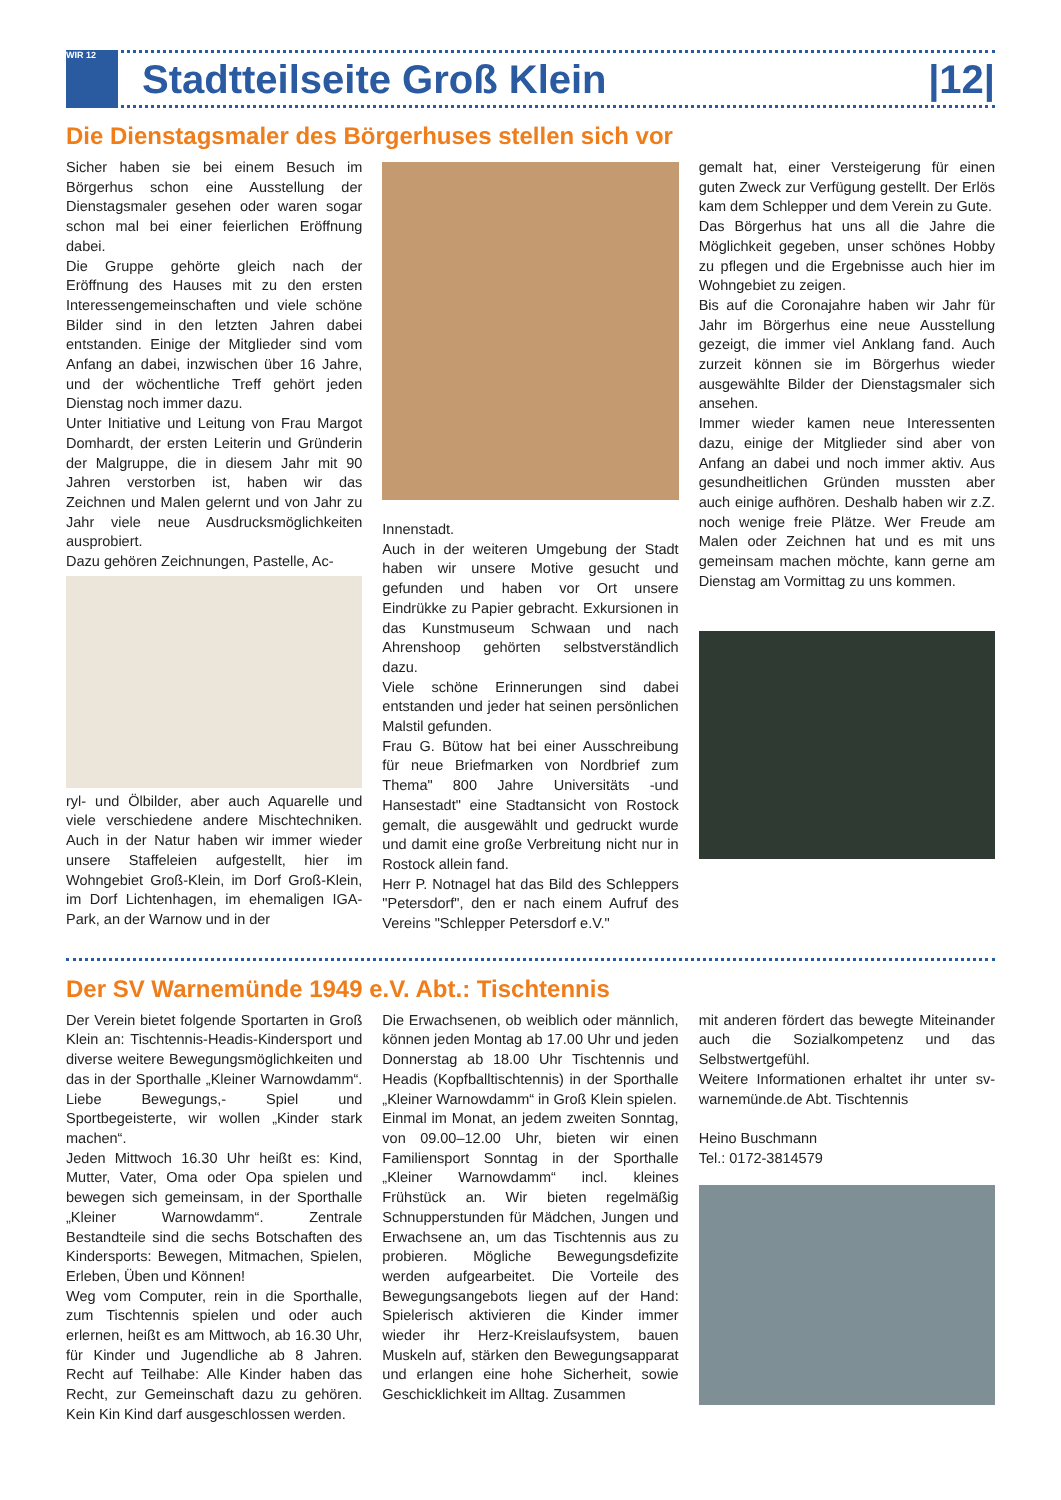WIR 12
Stadtteilseite Groß Klein |12|
Die Dienstagsmaler des Börgerhuses stellen sich vor
Sicher haben sie bei einem Besuch im Börgerhus schon eine Ausstellung der Dienstagsmaler gesehen oder waren sogar schon mal bei einer feierlichen Eröffnung dabei.
Die Gruppe gehörte gleich nach der Eröffnung des Hauses mit zu den ersten Interessengemeinschaften und viele schöne Bilder sind in den letzten Jahren dabei entstanden. Einige der Mitglieder sind vom Anfang an dabei, inzwischen über 16 Jahre, und der wöchentliche Treff gehört jeden Dienstag noch immer dazu.
Unter Initiative und Leitung von Frau Margot Domhardt, der ersten Leiterin und Gründerin der Malgruppe, die in diesem Jahr mit 90 Jahren verstorben ist, haben wir das Zeichnen und Malen gelernt und von Jahr zu Jahr viele neue Ausdrucksmöglichkeiten ausprobiert.
Dazu gehören Zeichnungen, Pastelle, Ac-
ryl- und Ölbilder, aber auch Aquarelle und viele verschiedene andere Mischtechniken. Auch in der Natur haben wir immer wieder unsere Staffeleien aufgestellt, hier im Wohngebiet Groß-Klein, im Dorf Groß-Klein, im Dorf Lichtenhagen, im ehemaligen IGA-Park, an der Warnow und in der
Innenstadt.
Auch in der weiteren Umgebung der Stadt haben wir unsere Motive gesucht und gefunden und haben vor Ort unsere Eindrükke zu Papier gebracht. Exkursionen in das Kunstmuseum Schwaan und nach Ahrenshoop gehörten selbstverständlich dazu.
Viele schöne Erinnerungen sind dabei entstanden und jeder hat seinen persönlichen Malstil gefunden.
Frau G. Bütow hat bei einer Ausschreibung für neue Briefmarken von Nordbrief zum Thema" 800 Jahre Universitäts -und Hansestadt" eine Stadtansicht von Rostock gemalt, die ausgewählt und gedruckt wurde und damit eine große Verbreitung nicht nur in Rostock allein fand.
Herr P. Notnagel hat das Bild des Schleppers "Petersdorf", den er nach einem Aufruf des Vereins "Schlepper Petersdorf e.V."
gemalt hat, einer Versteigerung für einen guten Zweck zur Verfügung gestellt. Der Erlös kam dem Schlepper und dem Verein zu Gute.
Das Börgerhus hat uns all die Jahre die Möglichkeit gegeben, unser schönes Hobby zu pflegen und die Ergebnisse auch hier im Wohngebiet zu zeigen.
Bis auf die Coronajahre haben wir Jahr für Jahr im Börgerhus eine neue Ausstellung gezeigt, die immer viel Anklang fand. Auch zurzeit können sie im Börgerhus wieder ausgewählte Bilder der Dienstagsmaler sich ansehen.
Immer wieder kamen neue Interessenten dazu, einige der Mitglieder sind aber von Anfang an dabei und noch immer aktiv. Aus gesundheitlichen Gründen mussten aber auch einige aufhören. Deshalb haben wir z.Z. noch wenige freie Plätze. Wer Freude am Malen oder Zeichnen hat und es mit uns gemeinsam machen möchte, kann gerne am Dienstag am Vormittag zu uns kommen.
Der SV Warnemünde 1949 e.V. Abt.: Tischtennis
Der Verein bietet folgende Sportarten in Groß Klein an: Tischtennis-Headis-Kindersport und diverse weitere Bewegungsmöglichkeiten und das in der Sporthalle „Kleiner Warnowdamm“. Liebe Bewegungs,- Spiel und Sportbegeisterte, wir wollen „Kinder stark machen“.
Jeden Mittwoch 16.30 Uhr heißt es: Kind, Mutter, Vater, Oma oder Opa spielen und bewegen sich gemeinsam, in der Sporthalle „Kleiner Warnowdamm“. Zentrale Bestandteile sind die sechs Botschaften des Kindersports: Bewegen, Mitmachen, Spielen, Erleben, Üben und Können!
Weg vom Computer, rein in die Sporthalle, zum Tischtennis spielen und oder auch erlernen, heißt es am Mittwoch, ab 16.30 Uhr, für Kinder und Jugendliche ab 8 Jahren. Recht auf Teilhabe: Alle Kinder haben das Recht, zur Gemeinschaft dazu zu gehören. Kein Kin Kind darf ausgeschlossen werden.
Die Erwachsenen, ob weiblich oder männlich, können jeden Montag ab 17.00 Uhr und jeden Donnerstag ab 18.00 Uhr Tischtennis und Headis (Kopfballtischtennis) in der Sporthalle „Kleiner Warnowdamm“ in Groß Klein spielen.
Einmal im Monat, an jedem zweiten Sonntag, von 09.00–12.00 Uhr, bieten wir einen Familiensport Sonntag in der Sporthalle „Kleiner Warnowdamm“ incl. kleines Frühstück an. Wir bieten regelmäßig Schnupperstunden für Mädchen, Jungen und Erwachsene an, um das Tischtennis aus zu probieren. Mögliche Bewegungsdefizite werden aufgearbeitet. Die Vorteile des Bewegungsangebots liegen auf der Hand: Spielerisch aktivieren die Kinder immer wieder ihr Herz-Kreislaufsystem, bauen Muskeln auf, stärken den Bewegungsapparat und erlangen eine hohe Sicherheit, sowie Geschicklichkeit im Alltag. Zusammen
mit anderen fördert das bewegte Miteinander auch die Sozialkompetenz und das Selbstwertgefühl.
Weitere Informationen erhaltet ihr unter sv-warnemünde.de Abt. Tischtennis
Heino Buschmann
Tel.: 0172-3814579